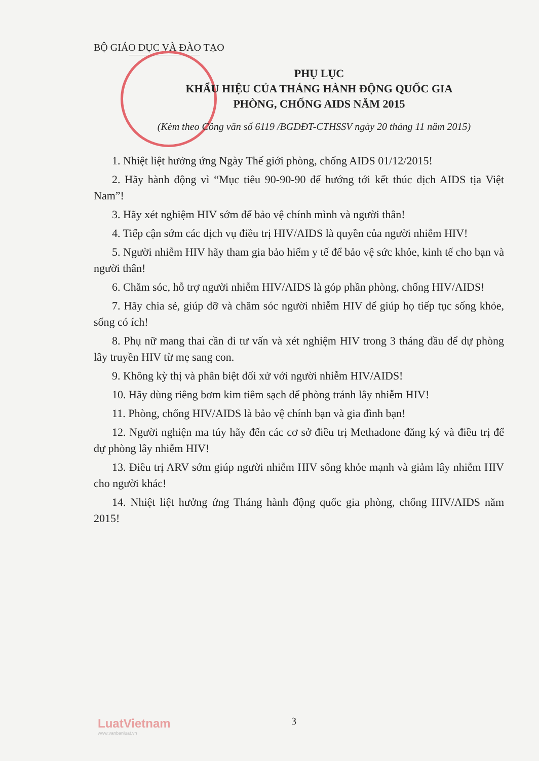BỘ GIÁO DỤC VÀ ĐÀO TẠO
PHỤ LỤC
KHẨU HIỆU CỦA THÁNG HÀNH ĐỘNG QUỐC GIA
PHÒNG, CHỐNG AIDS NĂM 2015
(Kèm theo Công văn số 6119 /BGDĐT-CTHSSV ngày 20 tháng 11 năm 2015)
1. Nhiệt liệt hưởng ứng Ngày Thế giới phòng, chống AIDS 01/12/2015!
2. Hãy hành động vì “Mục tiêu 90-90-90 để hướng tới kết thúc dịch AIDS tịa Việt Nam”!
3. Hãy xét nghiệm HIV sớm để bảo vệ chính mình và người thân!
4. Tiếp cận sớm các dịch vụ điều trị HIV/AIDS là quyền của người nhiễm HIV!
5. Người nhiễm HIV hãy tham gia bảo hiểm y tế để bảo vệ sức khỏe, kinh tế cho bạn và người thân!
6. Chăm sóc, hỗ trợ người nhiễm HIV/AIDS là góp phần phòng, chống HIV/AIDS!
7. Hãy chia sẻ, giúp đỡ và chăm sóc người nhiễm HIV để giúp họ tiếp tục sống khỏe, sống có ích!
8. Phụ nữ mang thai cần đi tư vấn và xét nghiệm HIV trong 3 tháng đầu để dự phòng lây truyền HIV từ mẹ sang con.
9. Không kỳ thị và phân biệt đối xử với người nhiễm HIV/AIDS!
10. Hãy dùng riêng bơm kim tiêm sạch để phòng tránh lây nhiễm HIV!
11. Phòng, chống HIV/AIDS là bảo vệ chính bạn và gia đình bạn!
12. Người nghiện ma túy hãy đến các cơ sở điều trị Methadone đăng ký và điều trị để dự phòng lây nhiễm HIV!
13. Điều trị ARV sớm giúp người nhiễm HIV sống khỏe mạnh và giảm lây nhiễm HIV cho người khác!
14. Nhiệt liệt hưởng ứng Tháng hành động quốc gia phòng, chống HIV/AIDS năm 2015!
LuatVietnam
www.vanbanluat.vn
3